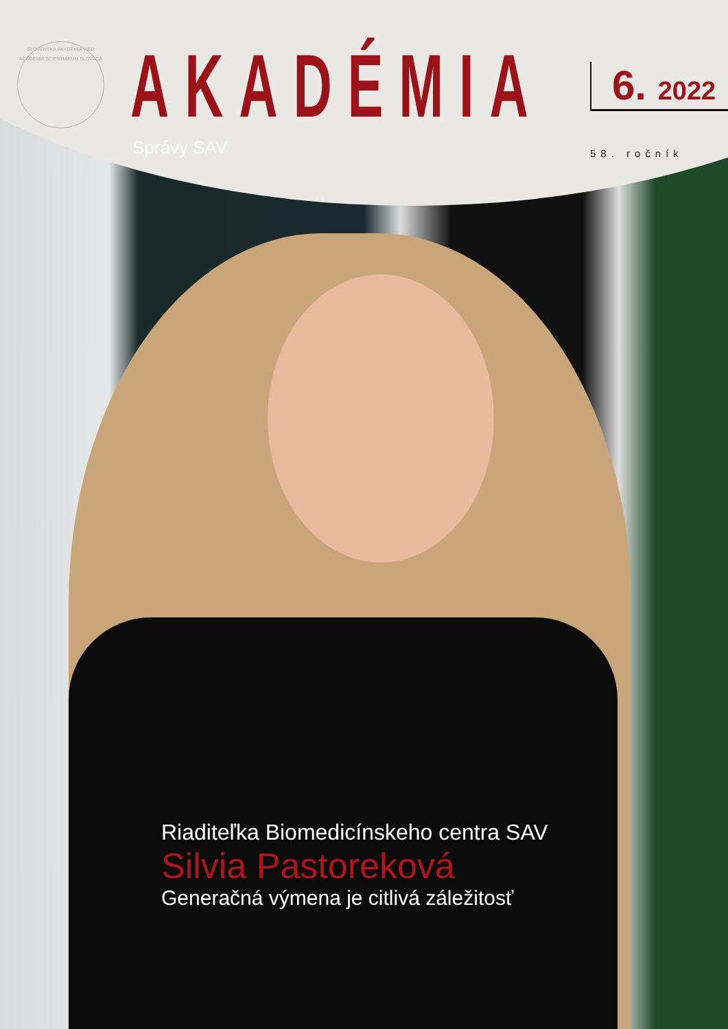SLOVENSKÁ AKADÉMIA VIED
ACADEMIA SCIENTIARUM SLOVACA
AKADÉMIA
Správy SAV
6. 2022
58. ročník
Riaditeľka Biomedicínskeho centra SAV
Silvia Pastoreková
Generačná výmena je citlivá záležitosť